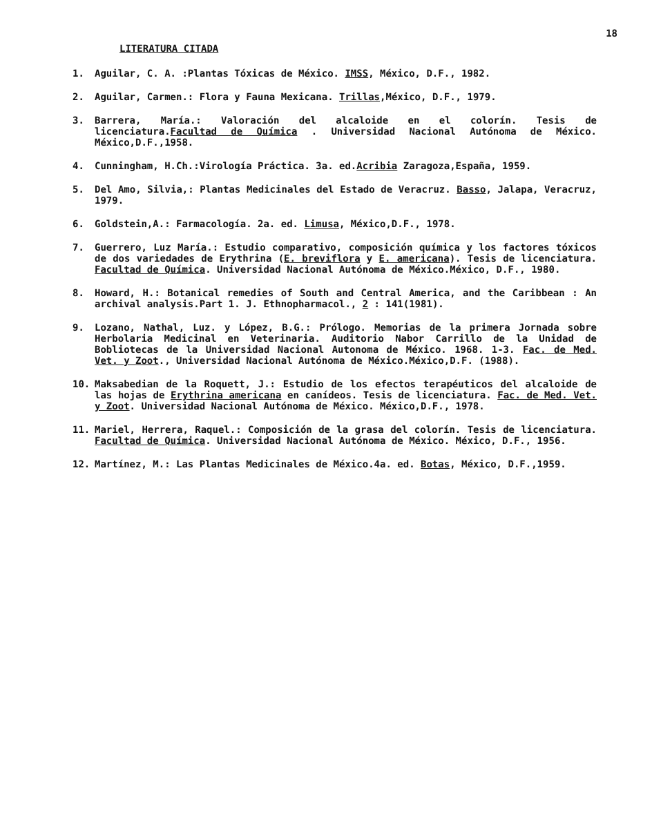18
LITERATURA CITADA
1. Aguilar, C. A. :Plantas Tóxicas de México. IMSS, México, D.F., 1982.
2. Aguilar, Carmen.: Flora y Fauna Mexicana. Trillas,México, D.F., 1979.
3. Barrera, María.: Valoración del alcaloide en el colorín. Tesis de licenciatura.Facultad de Química . Universidad Nacional Autónoma de México. México,D.F.,1958.
4. Cunningham, H.Ch.:Virología Práctica. 3a. ed.Acribia Zaragoza,España, 1959.
5. Del Amo, Silvia,: Plantas Medicinales del Estado de Veracruz. Basso, Jalapa, Veracruz, 1979.
6. Goldstein,A.: Farmacología. 2a. ed. Limusa, México,D.F., 1978.
7. Guerrero, Luz María.: Estudio comparativo, composición química y los factores tóxicos de dos variedades de Erythrina (E. breviflora y E. americana). Tesis de licenciatura. Facultad de Química. Universidad Nacional Autónoma de México.México, D.F., 1980.
8. Howard, H.: Botanical remedies of South and Central America, and the Caribbean : An archival analysis.Part 1. J. Ethnopharmacol., 2 : 141(1981).
9. Lozano, Nathal, Luz. y López, B.G.: Prólogo. Memorias de la primera Jornada sobre Herbolaria Medicinal en Veterinaria. Auditorio Nabor Carrillo de la Unidad de Bobliotecas de la Universidad Nacional Autonoma de México. 1968. 1-3. Fac. de Med. Vet. y Zoot., Universidad Nacional Autónoma de México.México,D.F. (1988).
10. Maksabedian de la Roquett, J.: Estudio de los efectos terapéuticos del alcaloide de las hojas de Erythrina americana en canídeos. Tesis de licenciatura. Fac. de Med. Vet. y Zoot. Universidad Nacional Autónoma de México. México,D.F., 1978.
11. Mariel, Herrera, Raquel.: Composición de la grasa del colorín. Tesis de licenciatura. Facultad de Química. Universidad Nacional Autónoma de México. México, D.F., 1956.
12. Martínez, M.: Las Plantas Medicinales de México.4a. ed. Botas, México, D.F.,1959.